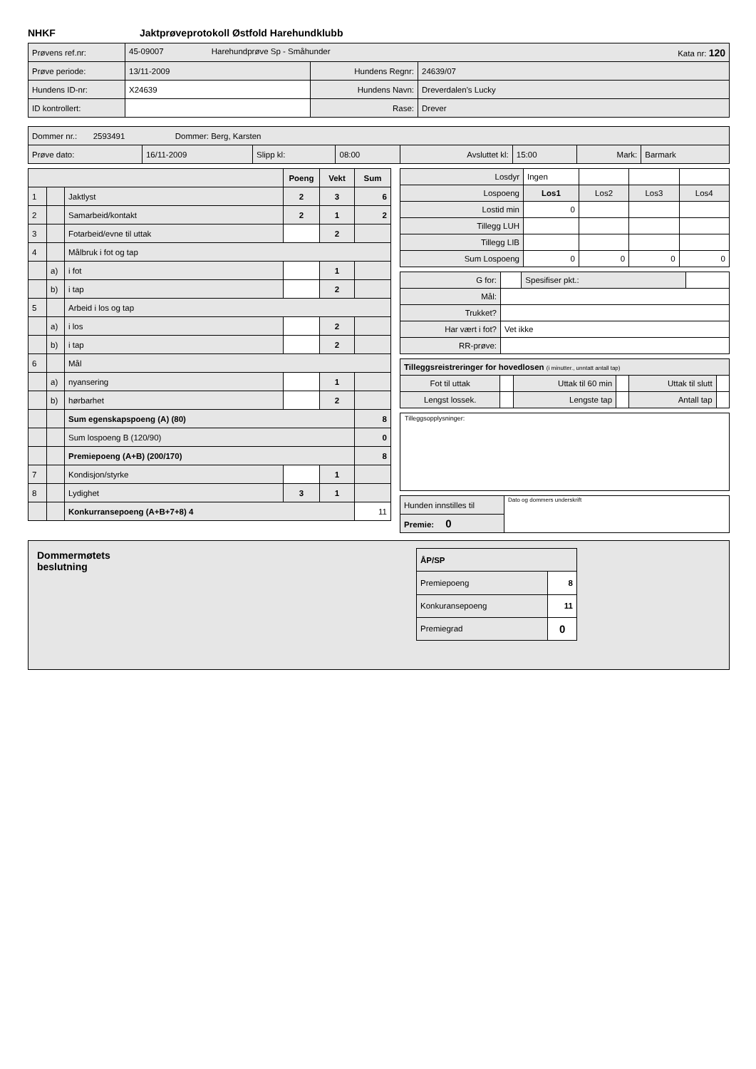NHKF Jaktprøveprotokoll Østfold Harehundklubb
| Prøvens ref.nr: | 45-09007 Harehundprøve Sp - Småhunder Kata nr: 120 | | |
| Prøve periode: | 13/11-2009 | Hundens Regnr: | 24639/07 |
| Hundens ID-nr: | X24639 | Hundens Navn: | Dreverdalen's Lucky |
| ID kontrollert: | | Rase: | Drever |
| Dommer nr.: 2593491 Dommer: Berg, Karsten | | | | | | | |
| Prøve dato: | 16/11-2009 | Slipp kl: | 08:00 | Avsluttet kl: | 15:00 | Mark: | Barmark |
| | | | Poeng | Vekt | Sum |
| --- | --- | --- | --- | --- | --- |
| 1 | | Jaktlyst | 2 | 3 | 6 |
| 2 | | Samarbeid/kontakt | 2 | 1 | 2 |
| 3 | | Fotarbeid/evne til uttak | | 2 | |
| 4 | | Målbruk i fot og tap | | | |
| | a) | i fot | | 1 | |
| | b) | i tap | | 2 | |
| 5 | | Arbeid i los og tap | | | |
| | a) | i los | | 2 | |
| | b) | i tap | | 2 | |
| 6 | | Mål | | | |
| | a) | nyansering | | 1 | |
| | b) | hørbarhet | | 2 | |
| | | Sum egenskapspoeng (A) (80) | | | 8 |
| | | Sum lospoeng B (120/90) | | | 0 |
| | | Premiepoeng (A+B) (200/170) | | | 8 |
| 7 | | Kondisjon/styrke | | 1 | |
| 8 | | Lydighet | 3 | 1 | |
| | | Konkurransepoeng (A+B+7+8) 4 | | | 11 |
| Losdyr | Ingen | | | |
| Lospoeng | Los1 | Los2 | Los3 | Los4 |
| Lostid min | 0 | | | |
| Tillegg LUH | | | | |
| Tillegg LIB | | | | |
| Sum Lospoeng | 0 | 0 | 0 | 0 |
| G for: | | Spesifiser pkt.: | |
| Mål: | | | |
| Trukket? | | | |
| Har vært i fot? | Vet ikke | | |
| RR-prøve: | | | |
| Tilleggsreistreringer for hovedlosen (i minutter., unntatt antall tap) | | | | | |
| Fot til uttak | | Uttak til 60 min | | Uttak til slutt | |
| Lengst lossek. | | Lengste tap | | Antall tap | |
Tilleggsopplysninger:
| Hunden innstilles til | Dato og dommers underskrift |
| Premie: 0 | |
Dommermøtets
beslutning
| ÅP/SP | |
| Premiepoeng | 8 |
| Konkuransepoeng | 11 |
| Premiegrad | 0 |